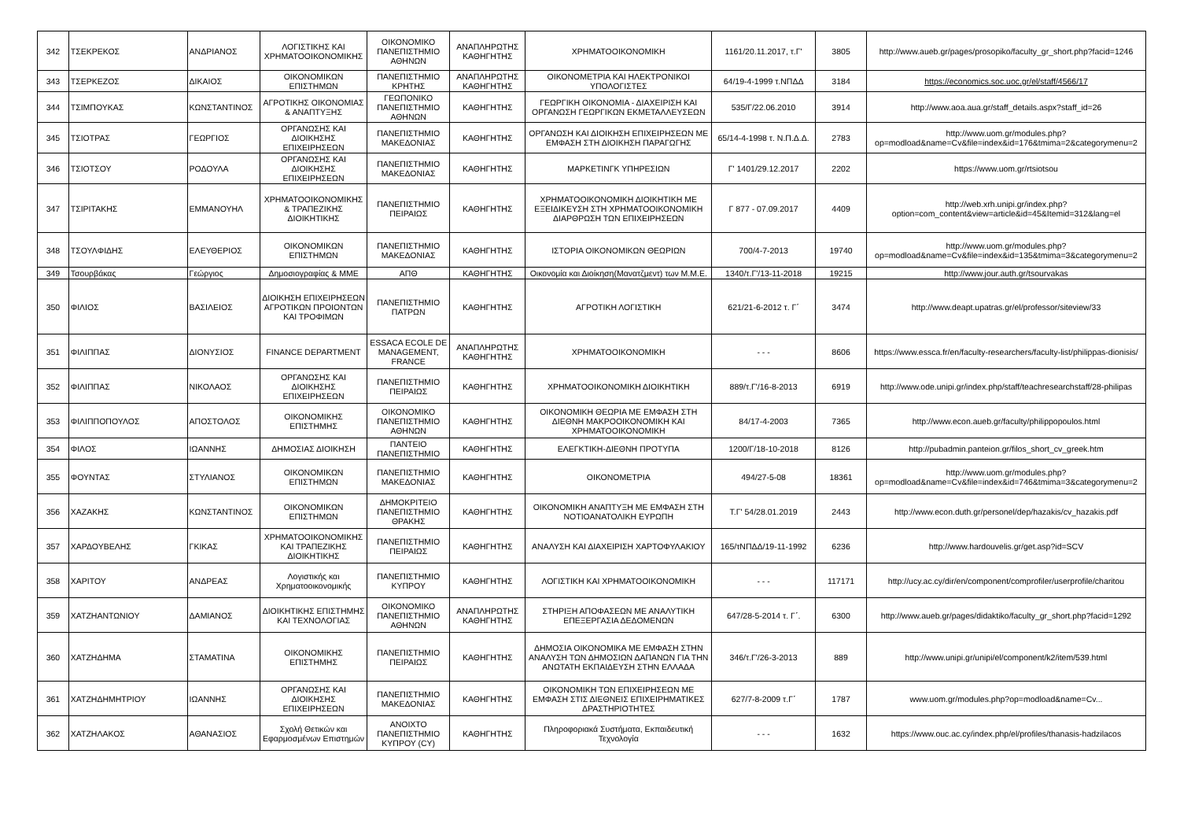| 342 | ΤΣΕΚΡΕΚΟΣ | ΑΝΔΡΙΑΝΟΣ | ΛΟΓΙΣΤΙΚΗΣ ΚΑΙ ΧΡΗΜΑΤΟΟΙΚΟΝΟΜΙΚΗΣ | ΟΙΚΟΝΟΜΙΚΟ ΠΑΝΕΠΙΣΤΗΜΙΟ ΑΘΗΝΩΝ | ΑΝΑΠΛΗΡΩΤΗΣ ΚΑΘΗΓΗΤΗΣ | ΧΡΗΜΑΤΟΟΙΚΟΝΟΜΙΚΗ | 1161/20.11.2017, τ.Γ' | 3805 | http://www.aueb.gr/pages/prosopiko/faculty_gr_short.php?facid=1246 |
| 343 | ΤΣΕΡΚΕΖΟΣ | ΔΙΚΑΙΟΣ | ΟΙΚΟΝΟΜΙΚΩΝ ΕΠΙΣΤΗΜΩΝ | ΠΑΝΕΠΙΣΤΗΜΙΟ ΚΡΗΤΗΣ | ΑΝΑΠΛΗΡΩΤΗΣ ΚΑΘΗΓΗΤΗΣ | ΟΙΚΟΝΟΜΕΤΡΙΑ ΚΑΙ ΗΛΕΚΤΡΟΝΙΚΟΙ ΥΠΟΛΟΓΙΣΤΕΣ | 64/19-4-1999 τ.ΝΠΔΔ | 3184 | https://economics.soc.uoc.gr/el/staff/4566/17 |
| 344 | ΤΣΙΜΠΟΥΚΑΣ | ΚΩΝΣΤΑΝΤΙΝΟΣ | ΑΓΡΟΤΙΚΗΣ ΟΙΚΟΝΟΜΙΑΣ & ΑΝΑΠΤΥΞΗΣ | ΓΕΩΠΟΝΙΚΟ ΠΑΝΕΠΙΣΤΗΜΙΟ ΑΘΗΝΩΝ | ΚΑΘΗΓΗΤΗΣ | ΓΕΩΡΓΙΚΗ ΟΙΚΟΝΟΜΙΑ - ΔΙΑΧΕΙΡΙΣΗ ΚΑΙ ΟΡΓΑΝΩΣΗ ΓΕΩΡΓΙΚΩΝ ΕΚΜΕΤΑΛΛΕΥΣΕΩΝ | 535/Γ/22.06.2010 | 3914 | http://www.aoa.aua.gr/staff_details.aspx?staff_id=26 |
| 345 | ΤΣΙΟΤΡΑΣ | ΓΕΩΡΓΙΟΣ | ΟΡΓΑΝΩΣΗΣ ΚΑΙ ΔΙΟΙΚΗΣΗΣ ΕΠΙΧΕΙΡΗΣΕΩΝ | ΠΑΝΕΠΙΣΤΗΜΙΟ ΜΑΚΕΔΟΝΙΑΣ | ΚΑΘΗΓΗΤΗΣ | ΟΡΓΑΝΩΣΗ ΚΑΙ ΔΙΟΙΚΗΣΗ ΕΠΙΧΕΙΡΗΣΕΩΝ ΜΕ ΕΜΦΑΣΗ ΣΤΗ ΔΙΟΙΚΗΣΗ ΠΑΡΑΓΩΓΗΣ | 65/14-4-1998 τ. Ν.Π.Δ.Δ. | 2783 | http://www.uom.gr/modules.php?op=modload&name=Cv&file=index&id=176&tmima=2&categorymenu=2 |
| 346 | ΤΣΙΟΤΣΟΥ | ΡΟΔΟΥΛΑ | ΟΡΓΑΝΩΣΗΣ ΚΑΙ ΔΙΟΙΚΗΣΗΣ ΕΠΙΧΕΙΡΗΣΕΩΝ | ΠΑΝΕΠΙΣΤΗΜΙΟ ΜΑΚΕΔΟΝΙΑΣ | ΚΑΘΗΓΗΤΗΣ | ΜΑΡΚΕΤΙΝΓΚ ΥΠΗΡΕΣΙΩΝ | Γ' 1401/29.12.2017 | 2202 | https://www.uom.gr/rtsiotsou |
| 347 | ΤΣΙΡΙΤΑΚΗΣ | ΕΜΜΑΝΟΥΗΛ | ΧΡΗΜΑΤΟΟΙΚΟΝΟΜΙΚΗΣ & ΤΡΑΠΕΖΙΚΗΣ ΔΙΟΙΚΗΤΙΚΗΣ | ΠΑΝΕΠΙΣΤΗΜΙΟ ΠΕΙΡΑΙΩΣ | ΚΑΘΗΓΗΤΗΣ | ΧΡΗΜΑΤΟΟΙΚΟΝΟΜΙΚΗ ΔΙΟΙΚΗΤΙΚΗ ΜΕ ΕΞΕΙΔΙΚΕΥΣΗ ΣΤΗ ΧΡΗΜΑΤΟΟΙΚΟΝΟΜΙΚΗ ΔΙΑΡΘΡΩΣΗ ΤΩΝ ΕΠΙΧΕΙΡΗΣΕΩΝ | Γ 877 - 07.09.2017 | 4409 | http://web.xrh.unipi.gr/index.php?option=com_content&view=article&id=45&Itemid=312&lang=el |
| 348 | ΤΣΟΥΛΦΙΔΗΣ | ΕΛΕΥΘΕΡΙΟΣ | ΟΙΚΟΝΟΜΙΚΩΝ ΕΠΙΣΤΗΜΩΝ | ΠΑΝΕΠΙΣΤΗΜΙΟ ΜΑΚΕΔΟΝΙΑΣ | ΚΑΘΗΓΗΤΗΣ | ΙΣΤΟΡΙΑ ΟΙΚΟΝΟΜΙΚΩΝ ΘΕΩΡΙΩΝ | 700/4-7-2013 | 19740 | http://www.uom.gr/modules.php?op=modload&name=Cv&file=index&id=135&tmima=3&categorymenu=2 |
| 349 | Τσουρβάκας | Γεώργιος | Δημοσιογραφίας & ΜΜΕ | ΑΠΘ | ΚΑΘΗΓΗΤΗΣ | Οικονομία και Διοίκηση(Μανατζμεντ) των Μ.Μ.Ε. | 1340/τ.Γ'/13-11-2018 | 19215 | http://www.jour.auth.gr/tsourvakas |
| 350 | ΦΙΛΙΟΣ | ΒΑΣΙΛΕΙΟΣ | ΔΙΟΙΚΗΣΗ ΕΠΙΧΕΙΡΗΣΕΩΝ ΑΓΡΟΤΙΚΩΝ ΠΡΟΙΟΝΤΩΝ ΚΑΙ ΤΡΟΦΙΜΩΝ | ΠΑΝΕΠΙΣΤΗΜΙΟ ΠΑΤΡΩΝ | ΚΑΘΗΓΗΤΗΣ | ΑΓΡΟΤΙΚΗ ΛΟΓΙΣΤΙΚΗ | 621/21-6-2012 τ. Γ΄ | 3474 | http://www.deapt.upatras.gr/el/professor/siteview/33 |
| 351 | ΦΙΛΙΠΠΑΣ | ΔΙΟΝΥΣΙΟΣ | FINANCE DEPARTMENT | ESSACA ECOLE DE MANAGEMENT, FRANCE | ΑΝΑΠΛΗΡΩΤΗΣ ΚΑΘΗΓΗΤΗΣ | ΧΡΗΜΑΤΟΟΙΚΟΝΟΜΙΚΗ | - - - | 8606 | https://www.essca.fr/en/faculty-researchers/faculty-list/philippas-dionisis/ |
| 352 | ΦΙΛΙΠΠΑΣ | ΝΙΚΟΛΑΟΣ | ΟΡΓΑΝΩΣΗΣ ΚΑΙ ΔΙΟΙΚΗΣΗΣ ΕΠΙΧΕΙΡΗΣΕΩΝ | ΠΑΝΕΠΙΣΤΗΜΙΟ ΠΕΙΡΑΙΩΣ | ΚΑΘΗΓΗΤΗΣ | ΧΡΗΜΑΤΟΟΙΚΟΝΟΜΙΚΗ ΔΙΟΙΚΗΤΙΚΗ | 889/τ.Γ'/16-8-2013 | 6919 | http://www.ode.unipi.gr/index.php/staff/teachresearchstaff/28-philipas |
| 353 | ΦΙΛΙΠΠΟΠΟΥΛΟΣ | ΑΠΟΣΤΟΛΟΣ | ΟΙΚΟΝΟΜΙΚΗΣ ΕΠΙΣΤΗΜΗΣ | ΟΙΚΟΝΟΜΙΚΟ ΠΑΝΕΠΙΣΤΗΜΙΟ ΑΘΗΝΩΝ | ΚΑΘΗΓΗΤΗΣ | ΟΙΚΟΝΟΜΙΚΗ ΘΕΩΡΙΑ ΜΕ ΕΜΦΑΣΗ ΣΤΗ ΔΙΕΘΝΗ ΜΑΚΡΟΟΙΚΟΝΟΜΙΚΗ ΚΑΙ ΧΡΗΜΑΤΟΟΙΚΟΝΟΜΙΚΗ | 84/17-4-2003 | 7365 | http://www.econ.aueb.gr/faculty/philippopoulos.html |
| 354 | ΦΙΛΟΣ | ΙΩΑΝΝΗΣ | ΔΗΜΟΣΙΑΣ ΔΙΟΙΚΗΣΗ | ΠΑΝΤΕΙΟ ΠΑΝΕΠΙΣΤΗΜΙΟ | ΚΑΘΗΓΗΤΗΣ | ΕΛΕΓΚΤΙΚΗ-ΔΙΕΘΝΗ ΠΡΟΤΥΠΑ | 1200/Γ/18-10-2018 | 8126 | http://pubadmin.panteion.gr/filos_short_cv_greek.htm |
| 355 | ΦΟΥΝΤΑΣ | ΣΤΥΛΙΑΝΟΣ | ΟΙΚΟΝΟΜΙΚΩΝ ΕΠΙΣΤΗΜΩΝ | ΠΑΝΕΠΙΣΤΗΜΙΟ ΜΑΚΕΔΟΝΙΑΣ | ΚΑΘΗΓΗΤΗΣ | ΟΙΚΟΝΟΜΕΤΡΙΑ | 494/27-5-08 | 18361 | http://www.uom.gr/modules.php?op=modload&name=Cv&file=index&id=746&tmima=3&categorymenu=2 |
| 356 | ΧΑΖΑΚΗΣ | ΚΩΝΣΤΑΝΤΙΝΟΣ | ΟΙΚΟΝΟΜΙΚΩΝ ΕΠΙΣΤΗΜΩΝ | ΔΗΜΟΚΡΙΤΕΙΟ ΠΑΝΕΠΙΣΤΗΜΙΟ ΘΡΑΚΗΣ | ΚΑΘΗΓΗΤΗΣ | ΟΙΚΟΝΟΜΙΚΗ ΑΝΑΠΤΥΞΗ ΜΕ ΕΜΦΑΣΗ ΣΤΗ ΝΟΤΙΟΑΝΑΤΟΛΙΚΗ ΕΥΡΩΠΗ | Τ.Γ' 54/28.01.2019 | 2443 | http://www.econ.duth.gr/personel/dep/hazakis/cv_hazakis.pdf |
| 357 | ΧΑΡΔΟΥΒΕΛΗΣ | ΓΚΙΚΑΣ | ΧΡΗΜΑΤΟΟΙΚΟΝΟΜΙΚΗΣ ΚΑΙ ΤΡΑΠΕΖΙΚΗΣ ΔΙΟΙΚΗΤΙΚΗΣ | ΠΑΝΕΠΙΣΤΗΜΙΟ ΠΕΙΡΑΙΩΣ | ΚΑΘΗΓΗΤΗΣ | ΑΝΑΛΥΣΗ ΚΑΙ ΔΙΑΧΕΙΡΙΣΗ ΧΑΡΤΟΦΥΛΑΚΙΟΥ | 165/τΝΠΔΔ/19-11-1992 | 6236 | http://www.hardouvelis.gr/get.asp?id=SCV |
| 358 | ΧΑΡΙΤΟΥ | ΑΝΔΡΕΑΣ | Λογιστικής και Χρηματοοικονομικής | ΠΑΝΕΠΙΣΤΗΜΙΟ ΚΥΠΡΟΥ | ΚΑΘΗΓΗΤΗΣ | ΛΟΓΙΣΤΙΚΗ ΚΑΙ ΧΡΗΜΑΤΟΟΙΚΟΝΟΜΙΚΗ | - - - | 117171 | http://ucy.ac.cy/dir/en/component/comprofiler/userprofile/charitou |
| 359 | ΧΑΤΖΗΑΝΤΩΝΙΟΥ | ΔΑΜΙΑΝΟΣ | ΔΙΟΙΚΗΤΙΚΗΣ ΕΠΙΣΤΗΜΗΣ ΚΑΙ ΤΕΧΝΟΛΟΓΙΑΣ | ΟΙΚΟΝΟΜΙΚΟ ΠΑΝΕΠΙΣΤΗΜΙΟ ΑΘΗΝΩΝ | ΑΝΑΠΛΗΡΩΤΗΣ ΚΑΘΗΓΗΤΗΣ | ΣΤΗΡΙΞΗ ΑΠΟΦΑΣΕΩΝ ΜΕ ΑΝΑΛΥΤΙΚΗ ΕΠΕΞΕΡΓΑΣΙΑ ΔΕΔΟΜΕΝΩΝ | 647/28-5-2014 τ. Γ΄. | 6300 | http://www.aueb.gr/pages/didaktiko/faculty_gr_short.php?facid=1292 |
| 360 | ΧΑΤΖΗΔΗΜΑ | ΣΤΑΜΑΤΙΝΑ | ΟΙΚΟΝΟΜΙΚΗΣ ΕΠΙΣΤΗΜΗΣ | ΠΑΝΕΠΙΣΤΗΜΙΟ ΠΕΙΡΑΙΩΣ | ΚΑΘΗΓΗΤΗΣ | ΔΗΜΟΣΙΑ ΟΙΚΟΝΟΜΙΚΑ ΜΕ ΕΜΦΑΣΗ ΣΤΗΝ ΑΝΑΛΥΣΗ ΤΩΝ ΔΗΜΟΣΙΩΝ ΔΑΠΑΝΩΝ ΓΙΑ ΤΗΝ ΑΝΩΤΑΤΗ ΕΚΠΑΙΔΕΥΣΗ ΣΤΗΝ ΕΛΛΑΔΑ | 346/τ.Γ'/26-3-2013 | 889 | http://www.unipi.gr/unipi/el/component/k2/item/539.html |
| 361 | ΧΑΤΖΗΔΗΜΗΤΡΙΟΥ | ΙΩΑΝΝΗΣ | ΟΡΓΑΝΩΣΗΣ ΚΑΙ ΔΙΟΙΚΗΣΗΣ ΕΠΙΧΕΙΡΗΣΕΩΝ | ΠΑΝΕΠΙΣΤΗΜΙΟ ΜΑΚΕΔΟΝΙΑΣ | ΚΑΘΗΓΗΤΗΣ | ΟΙΚΟΝΟΜΙΚΗ ΤΩΝ ΕΠΙΧΕΙΡΗΣΕΩΝ ΜΕ ΕΜΦΑΣΗ ΣΤΙΣ ΔΙΕΘΝΕΙΣ ΕΠΙΧΕΙΡΗΜΑΤΙΚΕΣ ΔΡΑΣΤΗΡΙΟΤΗΤΕΣ | 627/7-8-2009 τ.Γ΄ | 1787 | www.uom.gr/modules.php?op=modload&name=Cv... |
| 362 | ΧΑΤΖΗΛΑΚΟΣ | ΑΘΑΝΑΣΙΟΣ | Σχολή Θετικών και Εφαρμοσμένων Επιστημών | ΑΝΟΙΧΤΟ ΠΑΝΕΠΙΣΤΗΜΙΟ ΚΥΠΡΟΥ (CY) | ΚΑΘΗΓΗΤΗΣ | Πληροφοριακά Συστήματα, Εκπαιδευτική Τεχνολογία | - - - | 1632 | https://www.ouc.ac.cy/index.php/el/profiles/thanasis-hadzilacos |